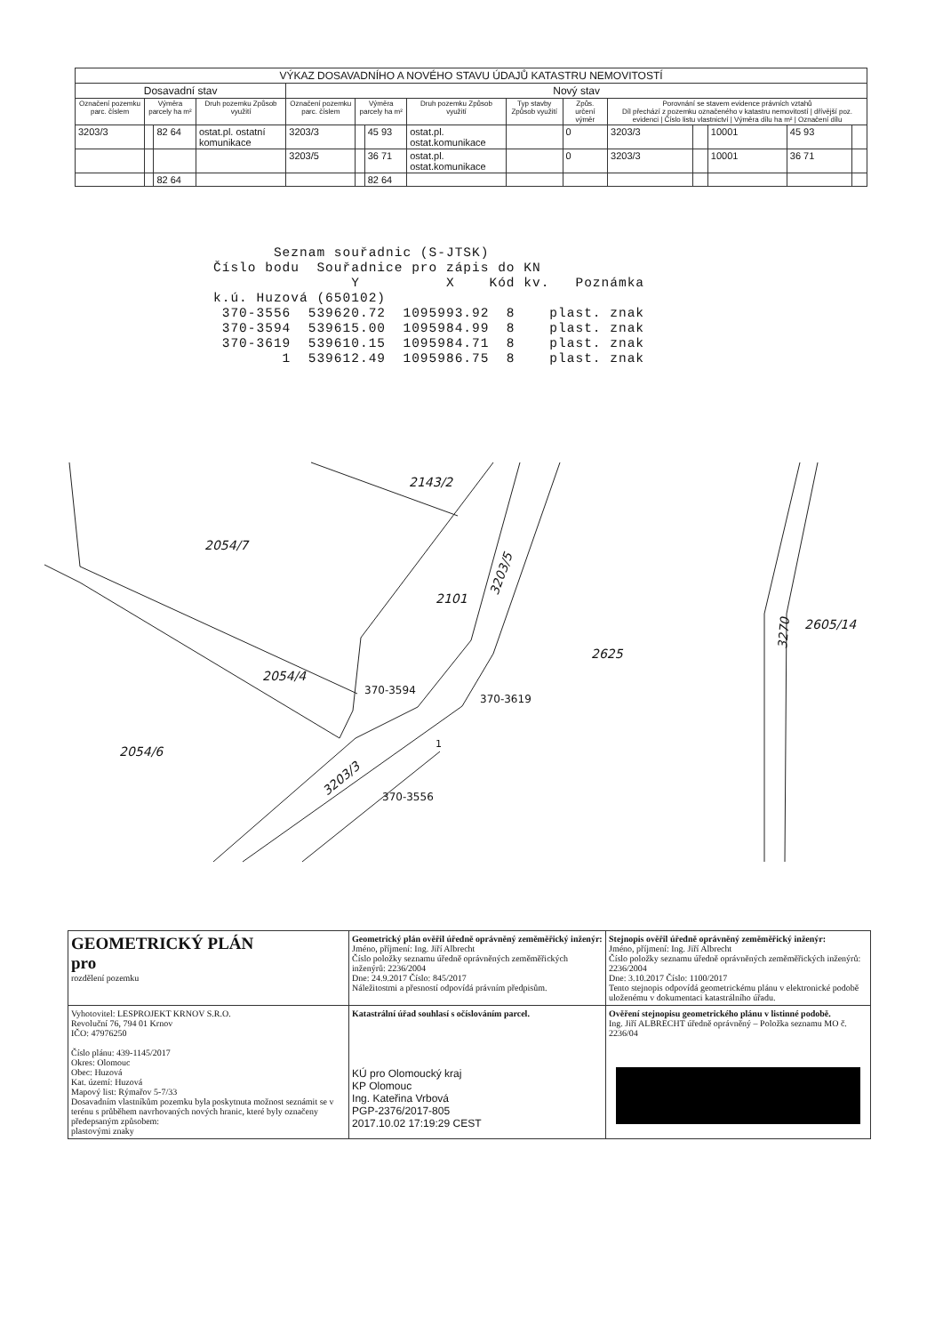| VÝKAZ DOSAVADNÍHO A NOVÉHO STAVU ÚDAJŮ KATASTRU NEMOVITOSTÍ | | | | | | | | | | | | | | |
| --- | --- | --- | --- | --- | --- | --- | --- | --- | --- | --- | --- | --- | --- | --- |
| Dosavadní stav | | | | Nový stav | | | | | | | | | | |
| Označení pozemku parc. číslem | Výměra parcely ha m² | | Druh pozemku Způsob využití | Označení pozemku parc. číslem | Výměra parcely ha m² | | Druh pozemku Způsob využití | Typ stavby Způsob využití | Způs. určení výměr | Porovnání se stavem evidence právních vztahů Díl přechází z pozemku označeného v katastru nemovitostí / dřívější poz. evidenci / Číslo listu vlastnictví / Výměra dílu ha m² / Označení dílu | | | | |
| 3203/3 | | 82 64 | ostat.pl. ostatní komunikace | 3203/3 | | 45 93 | ostat.pl. ostat.komunikace | | 0 | 3203/3 | | 10001 | 45 93 | |
| | | | | 3203/5 | | 36 71 | ostat.pl. ostat.komunikace | | 0 | 3203/3 | | 10001 | 36 71 | |
| | | 82 64 | | | | 82 64 | | | | | | | | |
       Seznam souřadnic (S-JTSK)
Číslo bodu  Souřadnice pro zápis do KN
                Y          X    Kód kv.   Poznámka
k.ú. Huzová (650102)
 370-3556  539620.72  1095993.92  8    plast. znak
 370-3594  539615.00  1095984.99  8    plast. znak
 370-3619  539610.15  1095984.71  8    plast. znak
        1  539612.49  1095986.75  8    plast. znak
2143/2
2054/7
2101
3203/5
2625
2605/14
2054/4
2054/6
3203/3
3270
370-3594
370-3619
1
370-3556
| GEOMETRICKÝ PLÁN pro rozdělení pozemku | Geometrický plán ověřil úředně oprávněný zeměměřický inženýr: Jméno, příjmení: Ing. Jiří Albrecht Číslo položky seznamu úředně oprávněných zeměměřických inženýrů: 2236/2004 Dne: 24.9.2017 Číslo: 845/2017 Náležitostmi a přesností odpovídá právním předpisům. | Stejnopis ověřil úředně oprávněný zeměměřický inženýr: Jméno, příjmení: Ing. Jiří Albrecht Číslo položky seznamu úředně oprávněných zeměměřických inženýrů: 2236/2004 Dne: 3.10.2017 Číslo: 1100/2017 Tento stejnopis odpovídá geometrickému plánu v elektronické podobě uloženému v dokumentaci katastrálního úřadu. |
| Vyhotovitel: LESPROJEKT KRNOV S.R.O. Revoluční 76, 794 01 Krnov IČO: 47976250 Číslo plánu: 439-1145/2017 Okres: Olomouc Obec: Huzová Kat. území: Huzová Mapový list: Rýmařov 5-7/33 Dosavadním vlastníkům pozemku byla poskytnuta možnost seznámit se v terénu s průběhem navrhovaných nových hranic, které byly označeny předepsaným způsobem: plastovými znaky | Katastrální úřad souhlasí s očíslováním parcel. KÚ pro Olomoucký kraj KP Olomouc Ing. Kateřina Vrbová PGP-2376/2017-805 2017.10.02 17:19:29 CEST | Ověření stejnopisu geometrického plánu v listinné podobě. Ing. Jiří ALBRECHT úředně oprávněný – Položka seznamu MO č. 2236/04 |